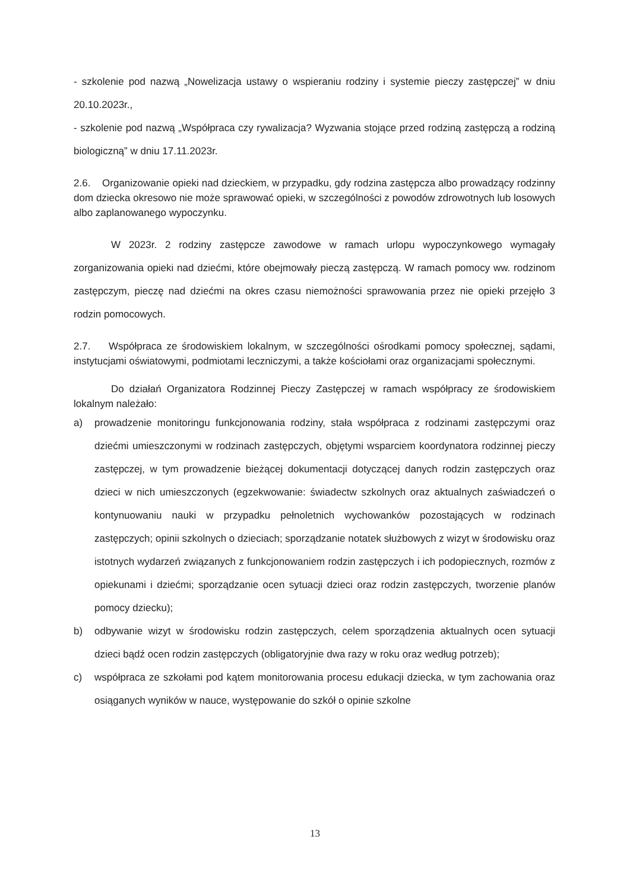- szkolenie pod nazwą „Nowelizacja ustawy o wspieraniu rodziny i systemie pieczy zastępczej” w dniu 20.10.2023r.,
- szkolenie pod nazwą „Współpraca czy rywalizacja? Wyzwania stojące przed rodziną zastępczą a rodziną biologiczną” w dniu 17.11.2023r.
2.6. Organizowanie opieki nad dzieckiem, w przypadku, gdy rodzina zastępcza albo prowadzący rodzinny dom dziecka okresowo nie może sprawować opieki, w szczególności z powodów zdrowotnych lub losowych albo zaplanowanego wypoczynku.
W 2023r. 2 rodziny zastępcze zawodowe w ramach urlopu wypoczynkowego wymagały zorganizowania opieki nad dziećmi, które obejmowały pieczą zastępczą. W ramach pomocy ww. rodzinom zastępczym, pieczę nad dziećmi na okres czasu niemożności sprawowania przez nie opieki przejęło 3 rodzin pomocowych.
2.7. Współpraca ze środowiskiem lokalnym, w szczególności ośrodkami pomocy społecznej, sądami, instytucjami oświatowymi, podmiotami leczniczymi, a także kościołami oraz organizacjami społecznymi.
Do działań Organizatora Rodzinnej Pieczy Zastępczej w ramach współpracy ze środowiskiem lokalnym należało:
a) prowadzenie monitoringu funkcjonowania rodziny, stała współpraca z rodzinami zastępczymi oraz dziećmi umieszczonymi w rodzinach zastępczych, objętymi wsparciem koordynatora rodzinnej pieczy zastępczej, w tym prowadzenie bieżącej dokumentacji dotyczącej danych rodzin zastępczych oraz dzieci w nich umieszczonych (egzekwowanie: świadectw szkolnych oraz aktualnych zaświadczeń o kontynuowaniu nauki w przypadku pełnoletnich wychowanków pozostających w rodzinach zastępczych; opinii szkolnych o dzieciach; sporządzanie notatek służbowych z wizyt w środowisku oraz istotnych wydarzeń związanych z funkcjonowaniem rodzin zastępczych i ich podopiecznych, rozmów z opiekunami i dziećmi; sporządzanie ocen sytuacji dzieci oraz rodzin zastępczych, tworzenie planów pomocy dziecku);
b) odbywanie wizyt w środowisku rodzin zastępczych, celem sporządzenia aktualnych ocen sytuacji dzieci bądź ocen rodzin zastępczych (obligatoryjnie dwa razy w roku oraz według potrzeb);
c) współpraca ze szkołami pod kątem monitorowania procesu edukacji dziecka, w tym zachowania oraz osiąganych wyników w nauce, występowanie do szkół o opinie szkolne
13